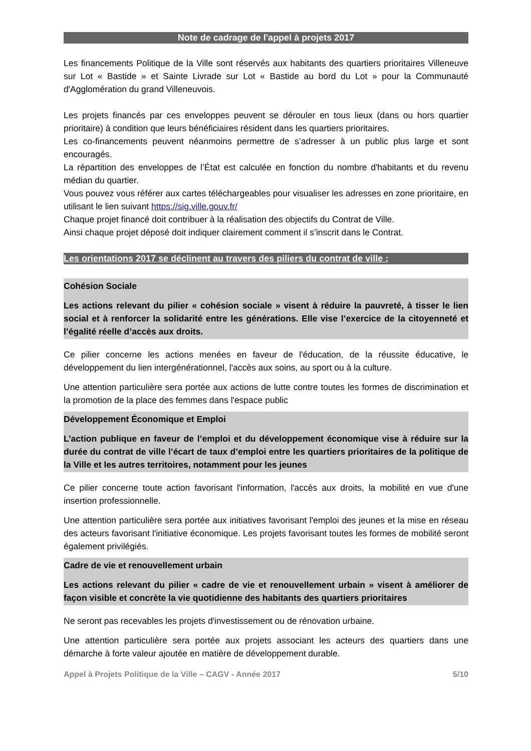Note de cadrage de l'appel à projets 2017
Les financements Politique de la Ville sont réservés aux habitants des quartiers prioritaires Villeneuve sur Lot « Bastide » et Sainte Livrade sur Lot « Bastide au bord du Lot » pour la Communauté d'Agglomération du grand Villeneuvois.
Les projets financés par ces enveloppes peuvent se dérouler en tous lieux (dans ou hors quartier prioritaire) à condition que leurs bénéficiaires résident dans les quartiers prioritaires.
Les co-financements peuvent néanmoins permettre de s’adresser à un public plus large et sont encouragés.
La répartition des enveloppes de l’État est calculée en fonction du nombre d'habitants et du revenu médian du quartier.
Vous pouvez vous référer aux cartes téléchargeables pour visualiser les adresses en zone prioritaire, en utilisant le lien suivant https://sig.ville.gouv.fr/
Chaque projet financé doit contribuer à la réalisation des objectifs du Contrat de Ville.
Ainsi chaque projet déposé doit indiquer clairement comment il s’inscrit dans le Contrat.
Les orientations 2017 se déclinent au travers des piliers du contrat de ville :
Cohésion Sociale
Les actions relevant du pilier « cohésion sociale » visent à réduire la pauvreté, à tisser le lien social et à renforcer la solidarité entre les générations. Elle vise l’exercice de la citoyenneté et l’égalité réelle d’accès aux droits.
Ce pilier concerne les actions menées en faveur de l'éducation, de la réussite éducative, le développement du lien intergénérationnel, l'accès aux soins, au sport ou à la culture.
Une attention particulière sera portée aux actions de lutte contre toutes les formes de discrimination et la promotion de la place des femmes dans l'espace public
Développement Économique et Emploi
L’action publique en faveur de l’emploi et du développement économique vise à réduire sur la durée du contrat de ville l’écart de taux d’emploi entre les quartiers prioritaires de la politique de la Ville et les autres territoires, notamment pour les jeunes
Ce pilier concerne toute action favorisant l'information, l'accès aux droits, la mobilité en vue d'une insertion professionnelle.
Une attention particulière sera portée aux initiatives favorisant l'emploi des jeunes et la mise en réseau des acteurs favorisant l'initiative économique. Les projets favorisant toutes les formes de mobilité seront également privilégiés.
Cadre de vie et renouvellement urbain
Les actions relevant du pilier « cadre de vie et renouvellement urbain » visent à améliorer de façon visible et concrète la vie quotidienne des habitants des quartiers prioritaires
Ne seront pas recevables les projets d'investissement ou de rénovation urbaine.
Une attention particulière sera portée aux projets associant les acteurs des quartiers dans une démarche à forte valeur ajoutée en matière de développement durable.
Appel à Projets Politique de la Ville – CAGV - Année 2017 5/10